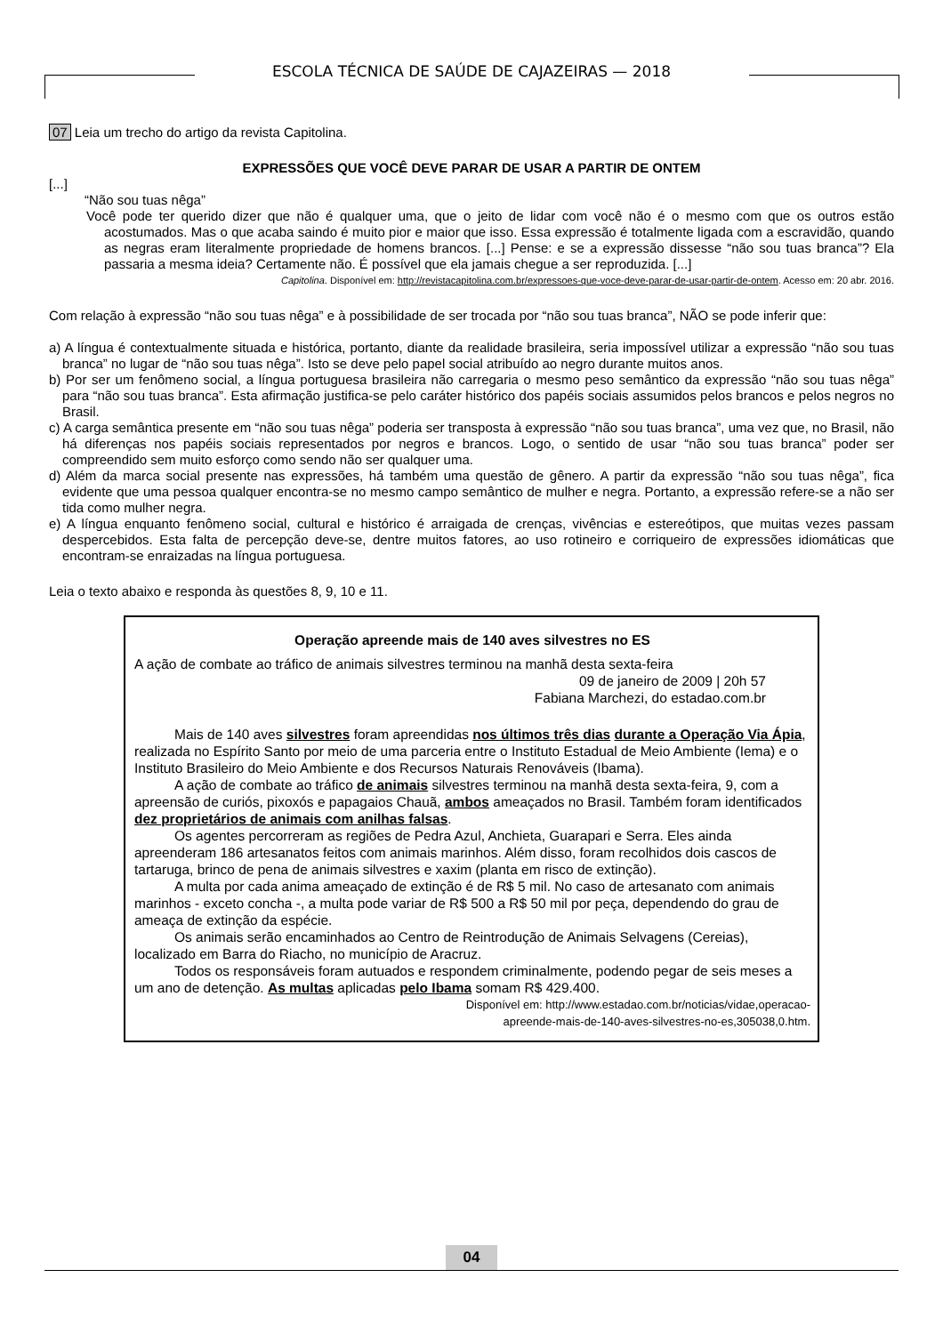ESCOLA TÉCNICA DE SAÚDE DE CAJAZEIRAS — 2018
07 Leia um trecho do artigo da revista Capitolina.
EXPRESSÕES QUE VOCÊ DEVE PARAR DE USAR A PARTIR DE ONTEM
[...]
“Não sou tuas nêga”
Você pode ter querido dizer que não é qualquer uma, que o jeito de lidar com você não é o mesmo com que os outros estão acostumados. Mas o que acaba saindo é muito pior e maior que isso. Essa expressão é totalmente ligada com a escravidão, quando as negras eram literalmente propriedade de homens brancos. [...] Pense: e se a expressão dissesse “não sou tuas branca”? Ela passaria a mesma ideia? Certamente não. É possível que ela jamais chegue a ser reproduzida. [...]
Capitolina. Disponível em: http://revistacapitolina.com.br/expressoes-que-voce-deve-parar-de-usar-partir-de-ontem. Acesso em: 20 abr. 2016.
Com relação à expressão “não sou tuas nêga” e à possibilidade de ser trocada por “não sou tuas branca”, NÃO se pode inferir que:
a) A língua é contextualmente situada e histórica, portanto, diante da realidade brasileira, seria impossível utilizar a expressão “não sou tuas branca” no lugar de “não sou tuas nêga”. Isto se deve pelo papel social atribuído ao negro durante muitos anos.
b) Por ser um fenômeno social, a língua portuguesa brasileira não carregaria o mesmo peso semântico da expressão “não sou tuas nêga” para “não sou tuas branca”. Esta afirmação justifica-se pelo caráter histórico dos papéis sociais assumidos pelos brancos e pelos negros no Brasil.
c) A carga semântica presente em “não sou tuas nêga” poderia ser transposta à expressão “não sou tuas branca”, uma vez que, no Brasil, não há diferenças nos papéis sociais representados por negros e brancos. Logo, o sentido de usar “não sou tuas branca” poder ser compreendido sem muito esforço como sendo não ser qualquer uma.
d) Além da marca social presente nas expressões, há também uma questão de gênero. A partir da expressão “não sou tuas nêga”, fica evidente que uma pessoa qualquer encontra-se no mesmo campo semântico de mulher e negra. Portanto, a expressão refere-se a não ser tida como mulher negra.
e) A língua enquanto fenômeno social, cultural e histórico é arraigada de crenças, vivências e estereótipos, que muitas vezes passam despercebidos. Esta falta de percepção deve-se, dentre muitos fatores, ao uso rotineiro e corriqueiro de expressões idiomáticas que encontram-se enraizadas na língua portuguesa.
Leia o texto abaixo e responda às questões 8, 9, 10 e 11.
Operação apreende mais de 140 aves silvestres no ES
A ação de combate ao tráfico de animais silvestres terminou na manhã desta sexta-feira
09 de janeiro de 2009 | 20h 57
Fabiana Marchezi, do estadao.com.br
Mais de 140 aves silvestres foram apreendidas nos últimos três dias durante a Operação Via Ápia, realizada no Espírito Santo por meio de uma parceria entre o Instituto Estadual de Meio Ambiente (Iema) e o Instituto Brasileiro do Meio Ambiente e dos Recursos Naturais Renováveis (Ibama).
A ação de combate ao tráfico de animais silvestres terminou na manhã desta sexta-feira, 9, com a apreensão de curiós, pixoxós e papagaios Chauã, ambos ameaçados no Brasil. Também foram identificados dez proprietários de animais com anilhas falsas.
Os agentes percorreram as regiões de Pedra Azul, Anchieta, Guarapari e Serra. Eles ainda apreenderam 186 artesanatos feitos com animais marinhos. Além disso, foram recolhidos dois cascos de tartaruga, brinco de pena de animais silvestres e xaxim (planta em risco de extinção).
A multa por cada anima ameaçado de extinção é de R$ 5 mil. No caso de artesanato com animais marinhos - exceto concha -, a multa pode variar de R$ 500 a R$ 50 mil por peça, dependendo do grau de ameaça de extinção da espécie.
Os animais serão encaminhados ao Centro de Reintrodução de Animais Selvagens (Cereias), localizado em Barra do Riacho, no município de Aracruz.
Todos os responsáveis foram autuados e respondem criminalmente, podendo pegar de seis meses a um ano de detenção. As multas aplicadas pelo Ibama somam R$ 429.400.
Disponível em: http://www.estadao.com.br/noticias/vidae,operacao-
apreende-mais-de-140-aves-silvestres-no-es,305038,0.htm.
04